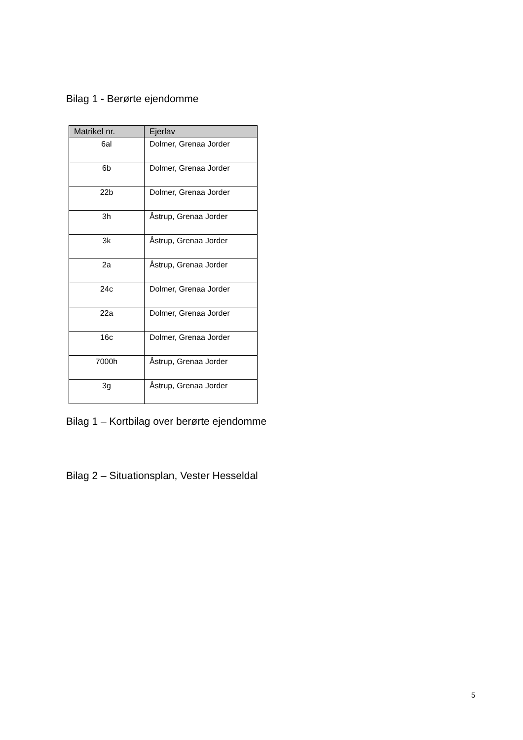Bilag 1 - Berørte ejendomme
| Matrikel nr. | Ejerlav |
| --- | --- |
| 6al | Dolmer, Grenaa Jorder |
| 6b | Dolmer, Grenaa Jorder |
| 22b | Dolmer, Grenaa Jorder |
| 3h | Åstrup, Grenaa Jorder |
| 3k | Åstrup, Grenaa Jorder |
| 2a | Åstrup, Grenaa Jorder |
| 24c | Dolmer, Grenaa Jorder |
| 22a | Dolmer, Grenaa Jorder |
| 16c | Dolmer, Grenaa Jorder |
| 7000h | Åstrup, Grenaa Jorder |
| 3g | Åstrup, Grenaa Jorder |
Bilag 1 – Kortbilag over berørte ejendomme
Bilag 2 – Situationsplan, Vester Hesseldal
5